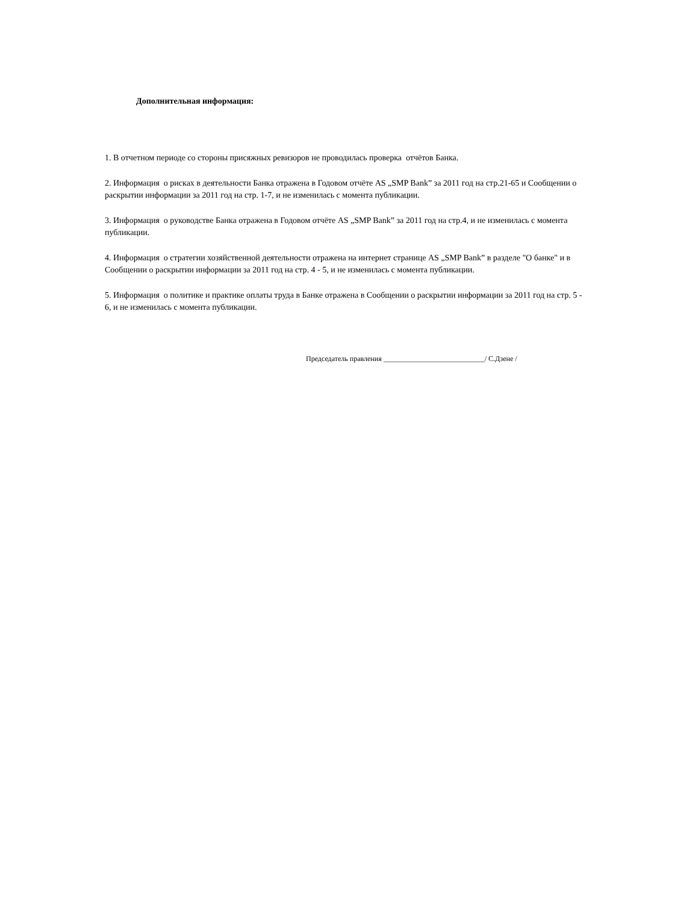Дополнительная информация:
1. В отчетном периоде со стороны присяжных ревизоров не проводилась проверка отчётов Банка.
2. Информация о рисках в деятельности Банка отражена в Годовом отчёте AS „SMP Bank” за 2011 год на стр.21-65 и Сообщении о раскрытии информации за 2011 год на стр. 1-7, и не изменилась с момента публикации.
3. Информация о руководстве Банка отражена в Годовом отчёте AS „SMP Bank” за 2011 год на стр.4, и не изменилась с момента публикации.
4. Информация о стратегии хозяйственной деятельности отражена на интернет странице AS „SMP Bank” в разделе "О банке" и в Сообщении о раскрытии информации за 2011 год на стр. 4 - 5, и не изменилась с момента публикации.
5. Информация о политике и практике оплаты труда в Банке отражена в Сообщении о раскрытии информации за 2011 год на стр. 5 - 6, и не изменилась с момента публикации.
Председатель правления ____________________________/ С.Дзене /